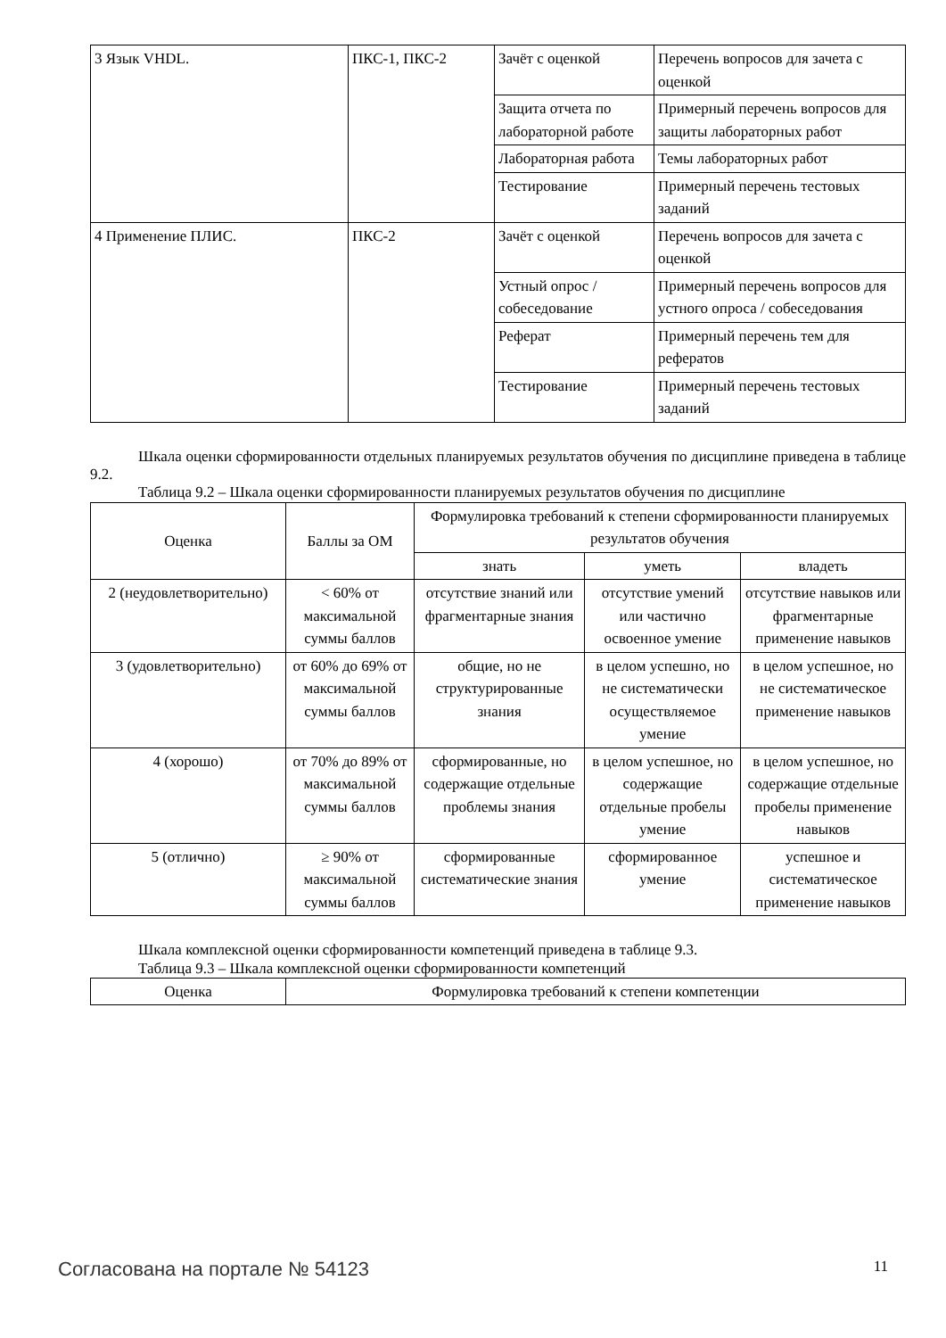| 3 Язык VHDL. | ПКС-1, ПКС-2 | Зачёт с оценкой | Перечень вопросов для зачета с оценкой |
| | | Защита отчета по лабораторной работе | Примерный перечень вопросов для защиты лабораторных работ |
| | | Лабораторная работа | Темы лабораторных работ |
| | | Тестирование | Примерный перечень тестовых заданий |
| 4 Применение ПЛИС. | ПКС-2 | Зачёт с оценкой | Перечень вопросов для зачета с оценкой |
| | | Устный опрос / собеседование | Примерный перечень вопросов для устного опроса / собеседования |
| | | Реферат | Примерный перечень тем для рефератов |
| | | Тестирование | Примерный перечень тестовых заданий |
Шкала оценки сформированности отдельных планируемых результатов обучения по дисциплине приведена в таблице 9.2.
Таблица 9.2 – Шкала оценки сформированности планируемых результатов обучения по дисциплине
| Оценка | Баллы за ОМ | Формулировка требований к степени сформированности планируемых результатов обучения | | |
| --- | --- | --- | --- | --- |
| | | знать | уметь | владеть |
| 2 (неудовлетворительно) | < 60% от максимальной суммы баллов | отсутствие знаний или фрагментарные знания | отсутствие умений или частично освоенное умение | отсутствие навыков или фрагментарные применение навыков |
| 3 (удовлетворительно) | от 60% до 69% от максимальной суммы баллов | общие, но не структурированные знания | в целом успешно, но не систематически осуществляемое умение | в целом успешное, но не систематическое применение навыков |
| 4 (хорошо) | от 70% до 89% от максимальной суммы баллов | сформированные, но содержащие отдельные проблемы знания | в целом успешное, но содержащие отдельные пробелы умение | в целом успешное, но содержащие отдельные пробелы применение навыков |
| 5 (отлично) | ≥ 90% от максимальной суммы баллов | сформированные систематические знания | сформированное умение | успешное и систематическое применение навыков |
Шкала комплексной оценки сформированности компетенций приведена в таблице 9.3.
Таблица 9.3 – Шкала комплексной оценки сформированности компетенций
| Оценка | Формулировка требований к степени компетенции |
| --- | --- |
Согласована на портале № 54123 11